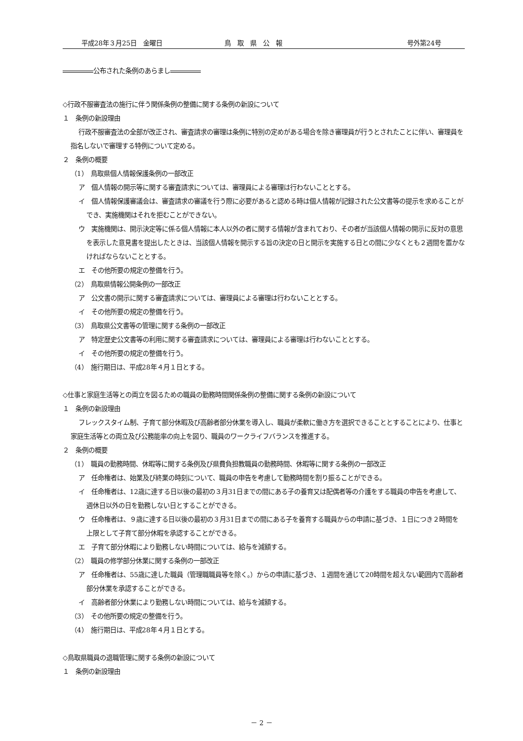平成28年３月25日　金曜日 鳥　取　県　公　報 号外第24号
公布された条例のあらまし
◇行政不服審査法の施行に伴う関係条例の整備に関する条例の新設について
１　条例の新設理由
行政不服審査法の全部が改正され、審査請求の審理は条例に特別の定めがある場合を除き審理員が行うとされたことに伴い、審理員を指名しないで審理する特例について定める。
２　条例の概要
（1）　鳥取県個人情報保護条例の一部改正
ア　個人情報の開示等に関する審査請求については、審理員による審理は行わないこととする。
イ　個人情報保護審議会は、審査請求の審議を行う際に必要があると認める時は個人情報が記録された公文書等の提示を求めることができ、実施機関はそれを拒むことができない。
ウ　実施機関は、開示決定等に係る個人情報に本人以外の者に関する情報が含まれており、その者が当該個人情報の開示に反対の意思を表示した意見書を提出したときは、当該個人情報を開示する旨の決定の日と開示を実施する日との間に少なくとも２週間を置かなければならないこととする。
エ　その他所要の規定の整備を行う。
（2）　鳥取県情報公開条例の一部改正
ア　公文書の開示に関する審査請求については、審理員による審理は行わないこととする。
イ　その他所要の規定の整備を行う。
（3）　鳥取県公文書等の管理に関する条例の一部改正
ア　特定歴史公文書等の利用に関する審査請求については、審理員による審理は行わないこととする。
イ　その他所要の規定の整備を行う。
（4）　施行期日は、平成28年４月１日とする。
◇仕事と家庭生活等との両立を図るための職員の勤務時間関係条例の整備に関する条例の新設について
１　条例の新設理由
フレックスタイム制、子育て部分休暇及び高齢者部分休業を導入し、職員が柔軟に働き方を選択できることとすることにより、仕事と家庭生活等との両立及び公務能率の向上を図り、職員のワークライフバランスを推進する。
２　条例の概要
（1）　職員の勤務時間、休暇等に関する条例及び県費負担教職員の勤務時間、休暇等に関する条例の一部改正
ア　任命権者は、始業及び終業の時刻について、職員の申告を考慮して勤務時間を割り振ることができる。
イ　任命権者は、12歳に達する日以後の最初の３月31日までの間にある子の養育又は配偶者等の介護をする職員の申告を考慮して、週休日以外の日を勤務しない日とすることができる。
ウ　任命権者は、９歳に達する日以後の最初の３月31日までの間にある子を養育する職員からの申請に基づき、１日につき２時間を上限として子育て部分休暇を承認することができる。
エ　子育て部分休暇により勤務しない時間については、給与を減額する。
（2）　職員の修学部分休業に関する条例の一部改正
ア　任命権者は、55歳に達した職員（管理職職員等を除く。）からの申請に基づき、１週間を通じて20時間を超えない範囲内で高齢者部分休業を承認することができる。
イ　高齢者部分休業により勤務しない時間については、給与を減額する。
（3）　その他所要の規定の整備を行う。
（4）　施行期日は、平成28年４月１日とする。
◇鳥取県職員の退職管理に関する条例の新設について
１　条例の新設理由
－ 2 －